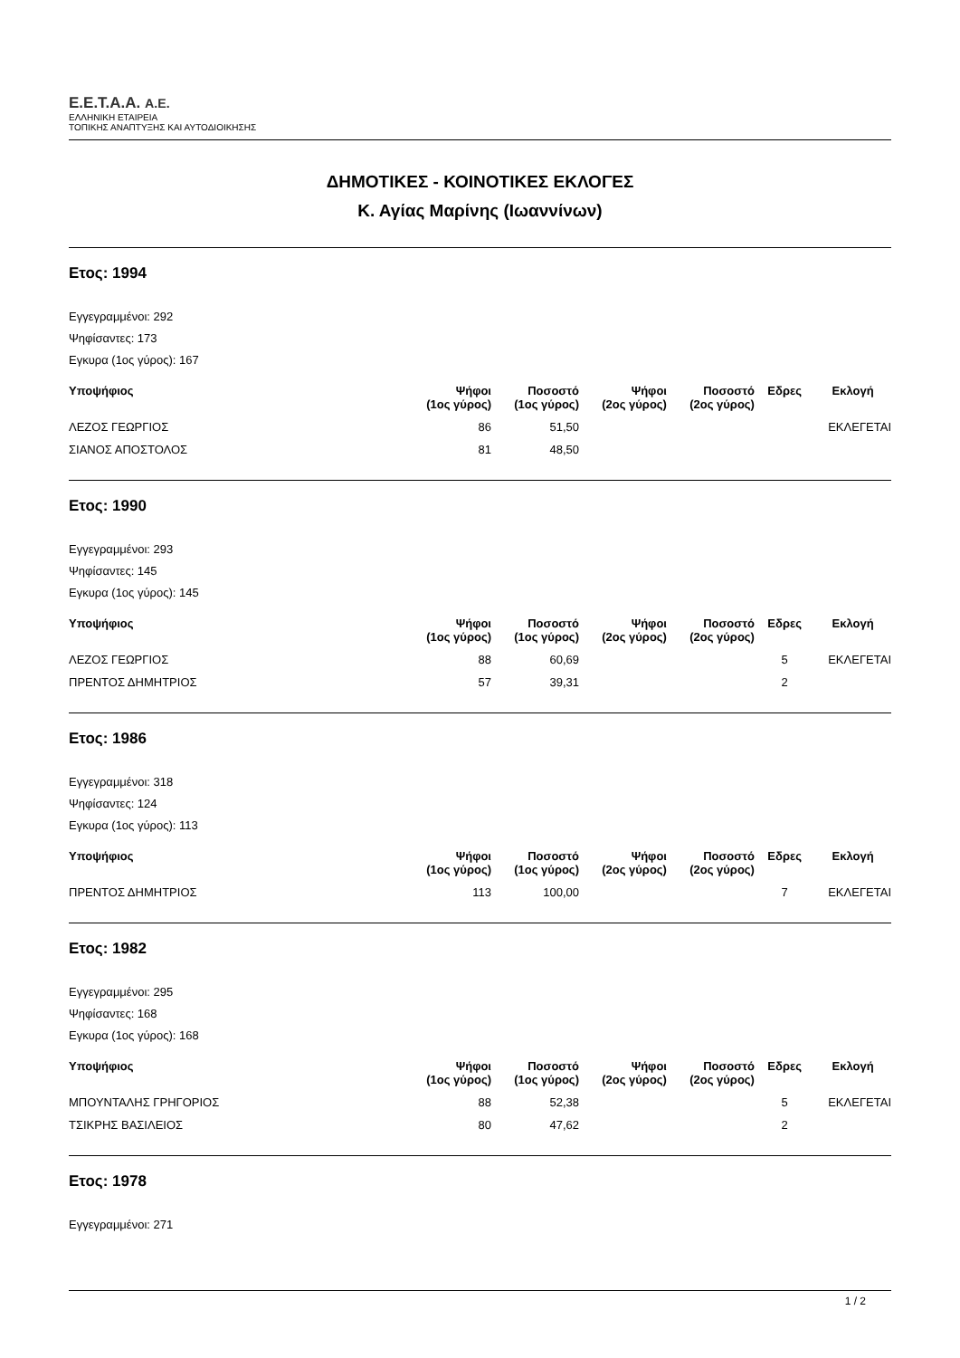E.E.T.A.A. A.E.
ΕΛΛΗΝΙΚΗ ΕΤΑΙΡΕΙΑ
ΤΟΠΙΚΗΣ ΑΝΑΠΤΥΞΗΣ ΚΑΙ ΑΥΤΟΔΙΟΙΚΗΣΗΣ
ΔΗΜΟΤΙΚΕΣ - ΚΟΙΝΟΤΙΚΕΣ ΕΚΛΟΓΕΣ
Κ. Αγίας Μαρίνης (Ιωαννίνων)
Ετος: 1994
Εγγεγραμμένοι: 292
Ψηφίσαντες: 173
Εγκυρα (1ος γύρος): 167
| Υποψήφιος | Ψήφοι (1ος γύρος) | Ποσοστό (1ος γύρος) | Ψήφοι (2ος γύρος) | Ποσοστό (2ος γύρος) | Εδρες | Εκλογή |
| --- | --- | --- | --- | --- | --- | --- |
| ΛΕΖΟΣ ΓΕΩΡΓΙΟΣ | 86 | 51,50 | | | | ΕΚΛΕΓΕΤΑΙ |
| ΣΙΑΝΟΣ ΑΠΟΣΤΟΛΟΣ | 81 | 48,50 | | | | |
Ετος: 1990
Εγγεγραμμένοι: 293
Ψηφίσαντες: 145
Εγκυρα (1ος γύρος): 145
| Υποψήφιος | Ψήφοι (1ος γύρος) | Ποσοστό (1ος γύρος) | Ψήφοι (2ος γύρος) | Ποσοστό (2ος γύρος) | Εδρες | Εκλογή |
| --- | --- | --- | --- | --- | --- | --- |
| ΛΕΖΟΣ ΓΕΩΡΓΙΟΣ | 88 | 60,69 | | | 5 | ΕΚΛΕΓΕΤΑΙ |
| ΠΡΕΝΤΟΣ ΔΗΜΗΤΡΙΟΣ | 57 | 39,31 | | | 2 | |
Ετος: 1986
Εγγεγραμμένοι: 318
Ψηφίσαντες: 124
Εγκυρα (1ος γύρος): 113
| Υποψήφιος | Ψήφοι (1ος γύρος) | Ποσοστό (1ος γύρος) | Ψήφοι (2ος γύρος) | Ποσοστό (2ος γύρος) | Εδρες | Εκλογή |
| --- | --- | --- | --- | --- | --- | --- |
| ΠΡΕΝΤΟΣ ΔΗΜΗΤΡΙΟΣ | 113 | 100,00 | | | 7 | ΕΚΛΕΓΕΤΑΙ |
Ετος: 1982
Εγγεγραμμένοι: 295
Ψηφίσαντες: 168
Εγκυρα (1ος γύρος): 168
| Υποψήφιος | Ψήφοι (1ος γύρος) | Ποσοστό (1ος γύρος) | Ψήφοι (2ος γύρος) | Ποσοστό (2ος γύρος) | Εδρες | Εκλογή |
| --- | --- | --- | --- | --- | --- | --- |
| ΜΠΟΥΝΤΑΛΗΣ ΓΡΗΓΟΡΙΟΣ | 88 | 52,38 | | | 5 | ΕΚΛΕΓΕΤΑΙ |
| ΤΣΙΚΡΗΣ ΒΑΣΙΛΕΙΟΣ | 80 | 47,62 | | | 2 | |
Ετος: 1978
Εγγεγραμμένοι: 271
1 / 2